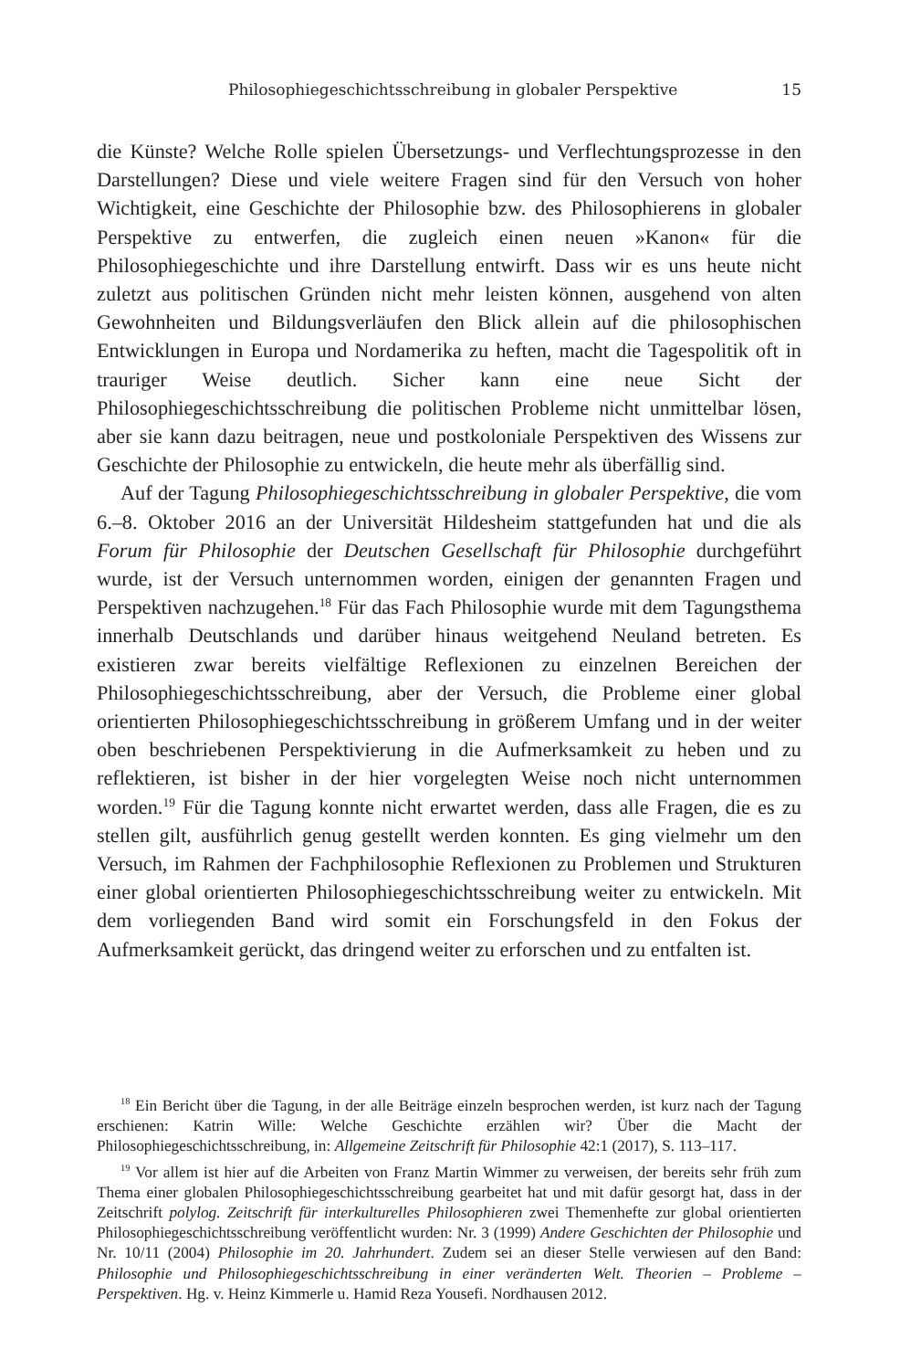Philosophiegeschichtsschreibung in globaler Perspektive 15
die Künste? Welche Rolle spielen Übersetzungs- und Verflechtungsprozesse in den Darstellungen? Diese und viele weitere Fragen sind für den Versuch von hoher Wichtigkeit, eine Geschichte der Philosophie bzw. des Philosophierens in globaler Perspektive zu entwerfen, die zugleich einen neuen »Kanon« für die Philosophiegeschichte und ihre Darstellung entwirft. Dass wir es uns heute nicht zuletzt aus politischen Gründen nicht mehr leisten können, ausgehend von alten Gewohnheiten und Bildungsverläufen den Blick allein auf die philosophischen Entwicklungen in Europa und Nordamerika zu heften, macht die Tagespolitik oft in trauriger Weise deutlich. Sicher kann eine neue Sicht der Philosophiegeschichtsschreibung die politischen Probleme nicht unmittelbar lösen, aber sie kann dazu beitragen, neue und postkoloniale Perspektiven des Wissens zur Geschichte der Philosophie zu entwickeln, die heute mehr als überfällig sind.
Auf der Tagung Philosophiegeschichtsschreibung in globaler Perspektive, die vom 6.–8. Oktober 2016 an der Universität Hildesheim stattgefunden hat und die als Forum für Philosophie der Deutschen Gesellschaft für Philosophie durchgeführt wurde, ist der Versuch unternommen worden, einigen der genannten Fragen und Perspektiven nachzugehen.<sup>18</sup> Für das Fach Philosophie wurde mit dem Tagungsthema innerhalb Deutschlands und darüber hinaus weitgehend Neuland betreten. Es existieren zwar bereits vielfältige Reflexionen zu einzelnen Bereichen der Philosophiegeschichtsschreibung, aber der Versuch, die Probleme einer global orientierten Philosophiegeschichtsschreibung in größerem Umfang und in der weiter oben beschriebenen Perspektivierung in die Aufmerksamkeit zu heben und zu reflektieren, ist bisher in der hier vorgelegten Weise noch nicht unternommen worden.<sup>19</sup> Für die Tagung konnte nicht erwartet werden, dass alle Fragen, die es zu stellen gilt, ausführlich genug gestellt werden konnten. Es ging vielmehr um den Versuch, im Rahmen der Fachphilosophie Reflexionen zu Problemen und Strukturen einer global orientierten Philosophiegeschichtsschreibung weiter zu entwickeln. Mit dem vorliegenden Band wird somit ein Forschungsfeld in den Fokus der Aufmerksamkeit gerückt, das dringend weiter zu erforschen und zu entfalten ist.
<sup>18</sup> Ein Bericht über die Tagung, in der alle Beiträge einzeln besprochen werden, ist kurz nach der Tagung erschienen: Katrin Wille: Welche Geschichte erzählen wir? Über die Macht der Philosophiegeschichtsschreibung, in: Allgemeine Zeitschrift für Philosophie 42:1 (2017), S. 113–117.
<sup>19</sup> Vor allem ist hier auf die Arbeiten von Franz Martin Wimmer zu verweisen, der bereits sehr früh zum Thema einer globalen Philosophiegeschichtsschreibung gearbeitet hat und mit dafür gesorgt hat, dass in der Zeitschrift polylog. Zeitschrift für interkulturelles Philosophieren zwei Themenhefte zur global orientierten Philosophiegeschichtsschreibung veröffentlicht wurden: Nr. 3 (1999) Andere Geschichten der Philosophie und Nr. 10/11 (2004) Philosophie im 20. Jahrhundert. Zudem sei an dieser Stelle verwiesen auf den Band: Philosophie und Philosophiegeschichtsschreibung in einer veränderten Welt. Theorien – Probleme – Perspektiven. Hg. v. Heinz Kimmerle u. Hamid Reza Yousefi. Nordhausen 2012.